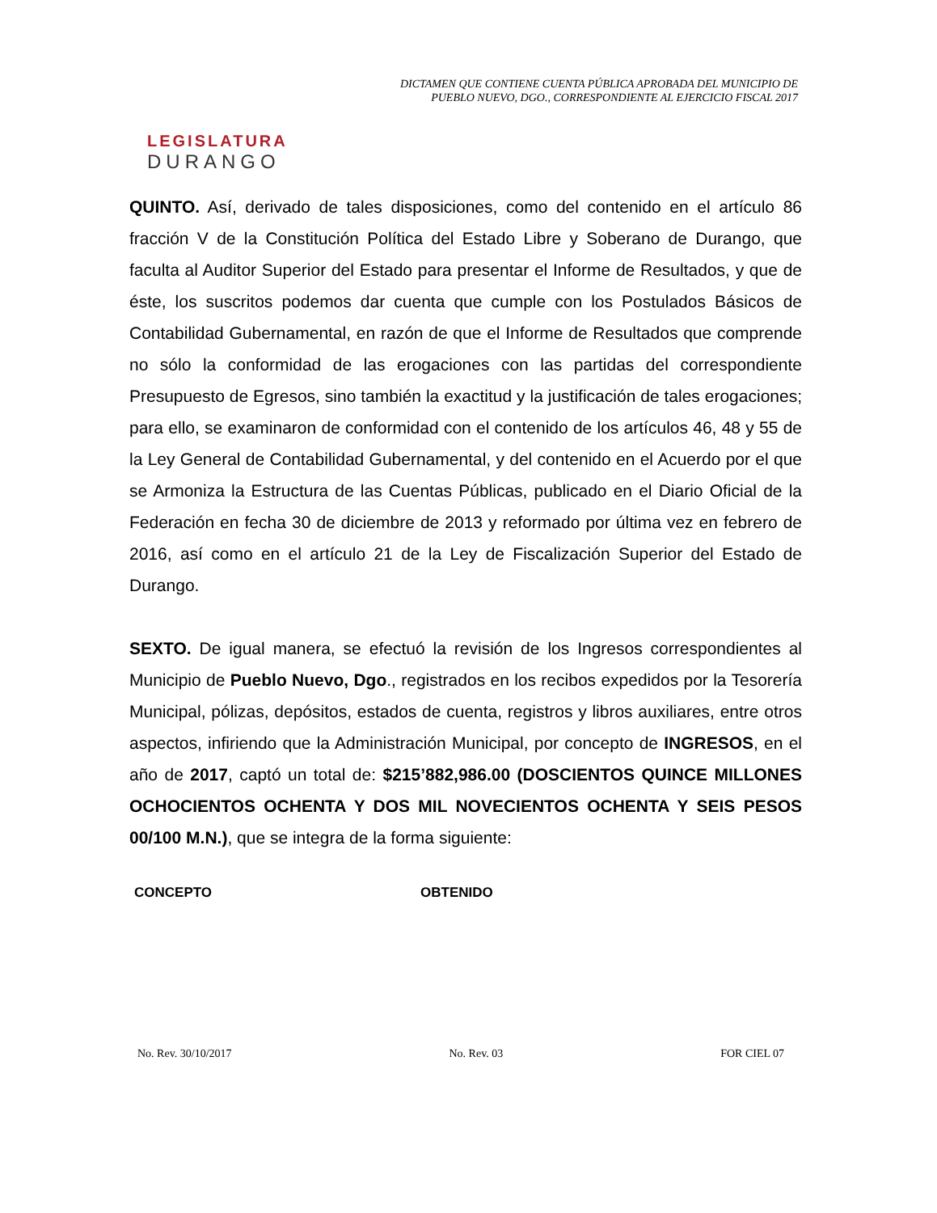LEGISLATURA
DURANGO
DICTAMEN QUE CONTIENE CUENTA PÚBLICA APROBADA DEL MUNICIPIO DE
PUEBLO NUEVO, DGO., CORRESPONDIENTE AL EJERCICIO FISCAL 2017
QUINTO. Así, derivado de tales disposiciones, como del contenido en el artículo 86 fracción V de la Constitución Política del Estado Libre y Soberano de Durango, que faculta al Auditor Superior del Estado para presentar el Informe de Resultados, y que de éste, los suscritos podemos dar cuenta que cumple con los Postulados Básicos de Contabilidad Gubernamental, en razón de que el Informe de Resultados que comprende no sólo la conformidad de las erogaciones con las partidas del correspondiente Presupuesto de Egresos, sino también la exactitud y la justificación de tales erogaciones; para ello, se examinaron de conformidad con el contenido de los artículos 46, 48 y 55 de la Ley General de Contabilidad Gubernamental, y del contenido en el Acuerdo por el que se Armoniza la Estructura de las Cuentas Públicas, publicado en el Diario Oficial de la Federación en fecha 30 de diciembre de 2013 y reformado por última vez en febrero de 2016, así como en el artículo 21 de la Ley de Fiscalización Superior del Estado de Durango.
SEXTO. De igual manera, se efectuó la revisión de los Ingresos correspondientes al Municipio de Pueblo Nuevo, Dgo., registrados en los recibos expedidos por la Tesorería Municipal, pólizas, depósitos, estados de cuenta, registros y libros auxiliares, entre otros aspectos, infiriendo que la Administración Municipal, por concepto de INGRESOS, en el año de 2017, captó un total de: $215’882,986.00 (DOSCIENTOS QUINCE MILLONES OCHOCIENTOS OCHENTA Y DOS MIL NOVECIENTOS OCHENTA Y SEIS PESOS 00/100 M.N.), que se integra de la forma siguiente:
CONCEPTO OBTENIDO
No. Rev. 30/10/2017 No. Rev. 03 FOR CIEL 07